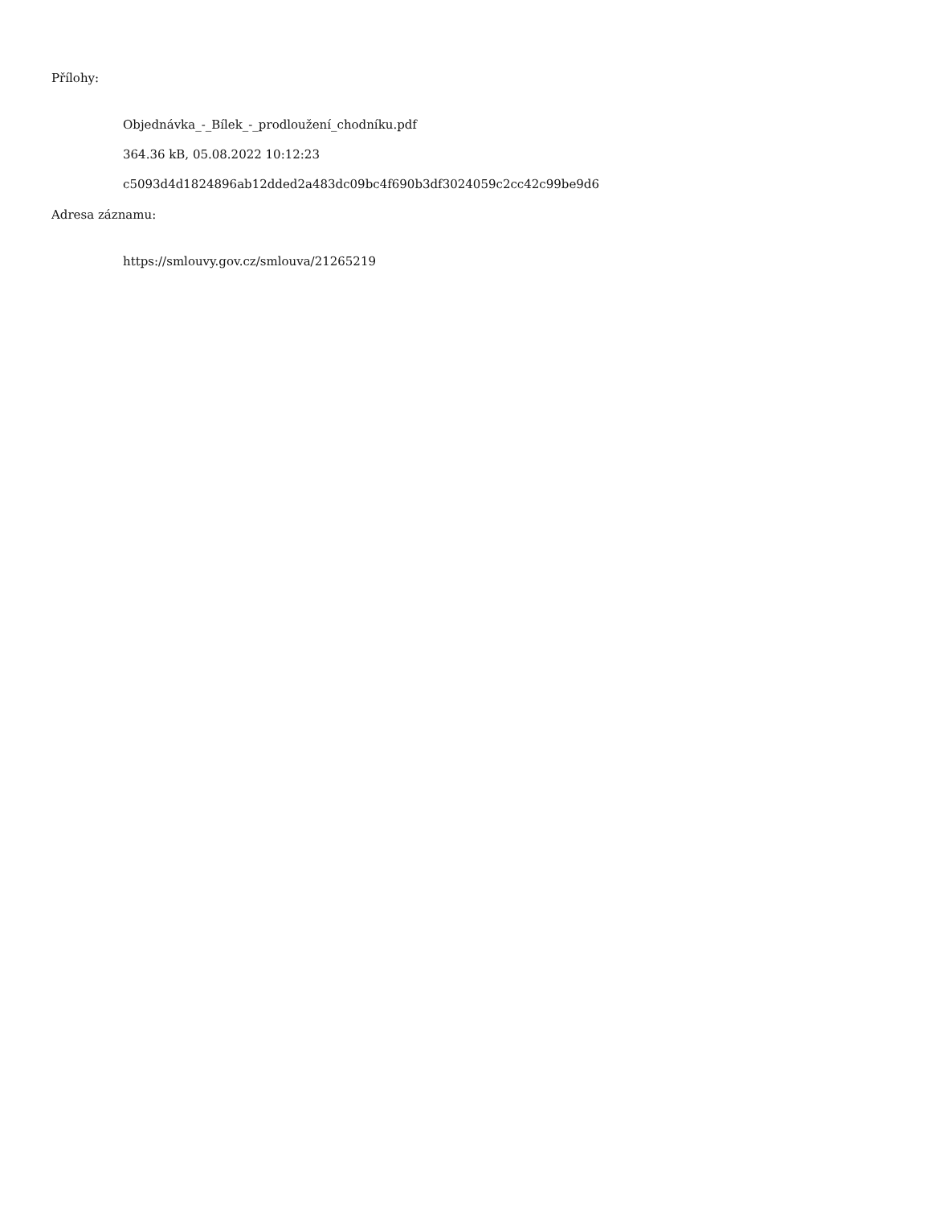Přílohy:
Objednávka_-_Bílek_-_prodloužení_chodníku.pdf
364.36 kB, 05.08.2022 10:12:23
c5093d4d1824896ab12dded2a483dc09bc4f690b3df3024059c2cc42c99be9d6
Adresa záznamu:
https://smlouvy.gov.cz/smlouva/21265219